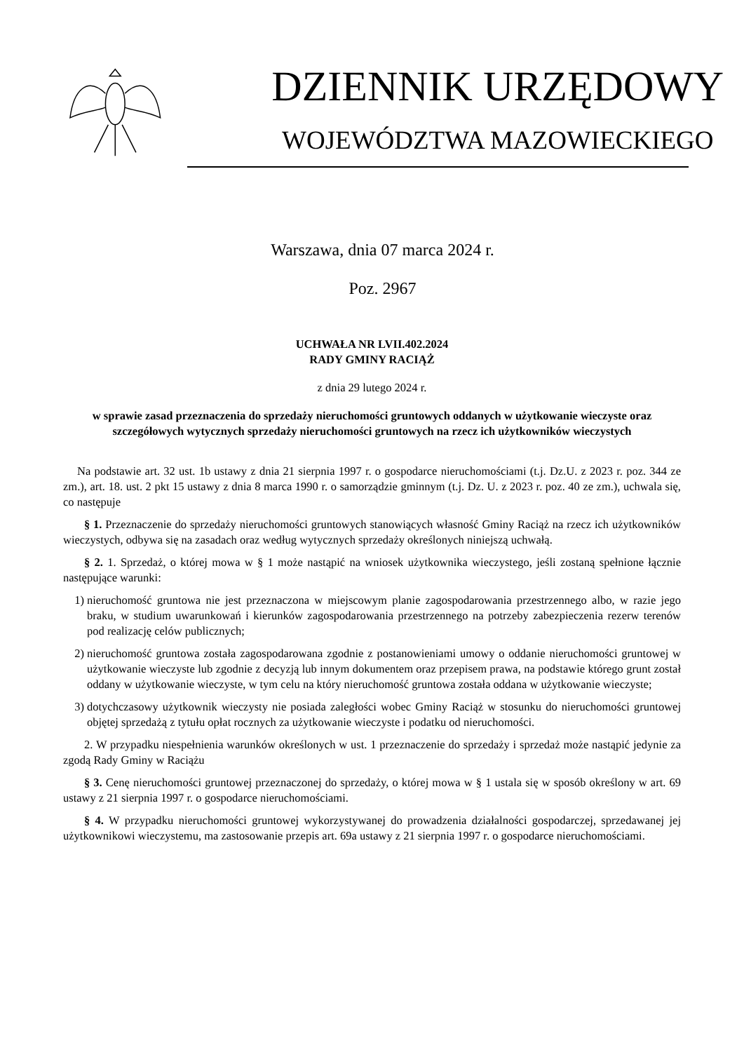DZIENNIK URZĘDOWY
WOJEWÓDZTWA MAZOWIECKIEGO
Warszawa, dnia 07 marca 2024 r.
Poz. 2967
UCHWAŁA NR LVII.402.2024
RADY GMINY RACIĄŻ
z dnia 29 lutego 2024 r.
w sprawie zasad przeznaczenia do sprzedaży nieruchomości gruntowych oddanych w użytkowanie wieczyste oraz szczegółowych wytycznych sprzedaży nieruchomości gruntowych na rzecz ich użytkowników wieczystych
Na podstawie art. 32 ust. 1b ustawy z dnia 21 sierpnia 1997 r. o gospodarce nieruchomościami (t.j. Dz.U. z 2023 r. poz. 344 ze zm.), art. 18. ust. 2 pkt 15 ustawy z dnia 8 marca 1990 r. o samorządzie gminnym (t.j. Dz. U. z 2023 r. poz. 40 ze zm.), uchwala się, co następuje
§ 1. Przeznaczenie do sprzedaży nieruchomości gruntowych stanowiących własność Gminy Raciąż na rzecz ich użytkowników wieczystych, odbywa się na zasadach oraz według wytycznych sprzedaży określonych niniejszą uchwałą.
§ 2. 1. Sprzedaż, o której mowa w § 1 może nastąpić na wniosek użytkownika wieczystego, jeśli zostaną spełnione łącznie następujące warunki:
1) nieruchomość gruntowa nie jest przeznaczona w miejscowym planie zagospodarowania przestrzennego albo, w razie jego braku, w studium uwarunkowań i kierunków zagospodarowania przestrzennego na potrzeby zabezpieczenia rezerw terenów pod realizację celów publicznych;
2) nieruchomość gruntowa została zagospodarowana zgodnie z postanowieniami umowy o oddanie nieruchomości gruntowej w użytkowanie wieczyste lub zgodnie z decyzją lub innym dokumentem oraz przepisem prawa, na podstawie którego grunt został oddany w użytkowanie wieczyste, w tym celu na który nieruchomość gruntowa została oddana w użytkowanie wieczyste;
3) dotychczasowy użytkownik wieczysty nie posiada zaległości wobec Gminy Raciąż w stosunku do nieruchomości gruntowej objętej sprzedażą z tytułu opłat rocznych za użytkowanie wieczyste i podatku od nieruchomości.
2. W przypadku niespełnienia warunków określonych w ust. 1 przeznaczenie do sprzedaży i sprzedaż może nastąpić jedynie za zgodą Rady Gminy w Raciążu
§ 3. Cenę nieruchomości gruntowej przeznaczonej do sprzedaży, o której mowa w § 1 ustala się w sposób określony w art. 69 ustawy z 21 sierpnia 1997 r. o gospodarce nieruchomościami.
§ 4. W przypadku nieruchomości gruntowej wykorzystywanej do prowadzenia działalności gospodarczej, sprzedawanej jej użytkownikowi wieczystemu, ma zastosowanie przepis art. 69a ustawy z 21 sierpnia 1997 r. o gospodarce nieruchomościami.